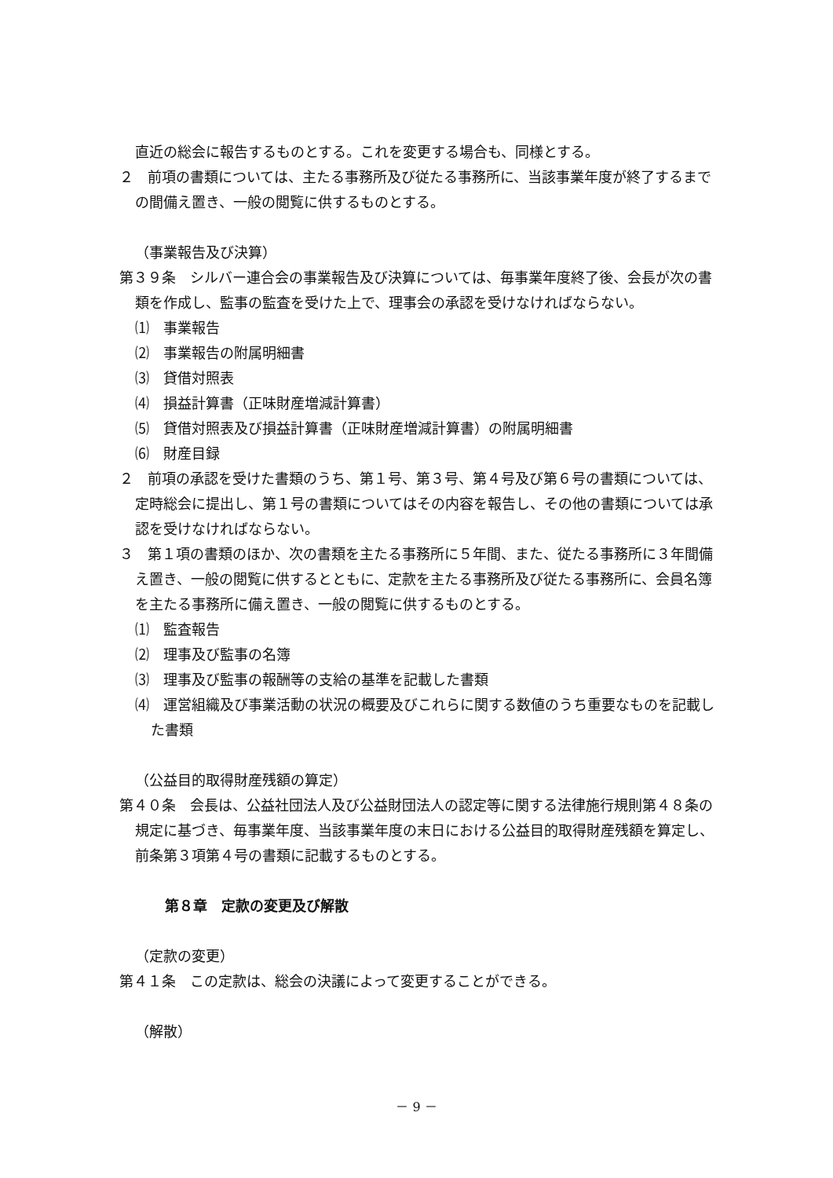直近の総会に報告するものとする。これを変更する場合も、同様とする。
２　前項の書類については、主たる事務所及び従たる事務所に、当該事業年度が終了するまでの間備え置き、一般の閲覧に供するものとする。
（事業報告及び決算）
第３９条　シルバー連合会の事業報告及び決算については、毎事業年度終了後、会長が次の書類を作成し、監事の監査を受けた上で、理事会の承認を受けなければならない。
⑴　事業報告
⑵　事業報告の附属明細書
⑶　貸借対照表
⑷　損益計算書（正味財産増減計算書）
⑸　貸借対照表及び損益計算書（正味財産増減計算書）の附属明細書
⑹　財産目録
２　前項の承認を受けた書類のうち、第１号、第３号、第４号及び第６号の書類については、定時総会に提出し、第１号の書類についてはその内容を報告し、その他の書類については承認を受けなければならない。
３　第１項の書類のほか、次の書類を主たる事務所に５年間、また、従たる事務所に３年間備え置き、一般の閲覧に供するとともに、定款を主たる事務所及び従たる事務所に、会員名簿を主たる事務所に備え置き、一般の閲覧に供するものとする。
⑴　監査報告
⑵　理事及び監事の名簿
⑶　理事及び監事の報酬等の支給の基準を記載した書類
⑷　運営組織及び事業活動の状況の概要及びこれらに関する数値のうち重要なものを記載した書類
（公益目的取得財産残額の算定）
第４０条　会長は、公益社団法人及び公益財団法人の認定等に関する法律施行規則第４８条の規定に基づき、毎事業年度、当該事業年度の末日における公益目的取得財産残額を算定し、前条第３項第４号の書類に記載するものとする。
第８章　定款の変更及び解散
（定款の変更）
第４１条　この定款は、総会の決議によって変更することができる。
（解散）
－ 9 －